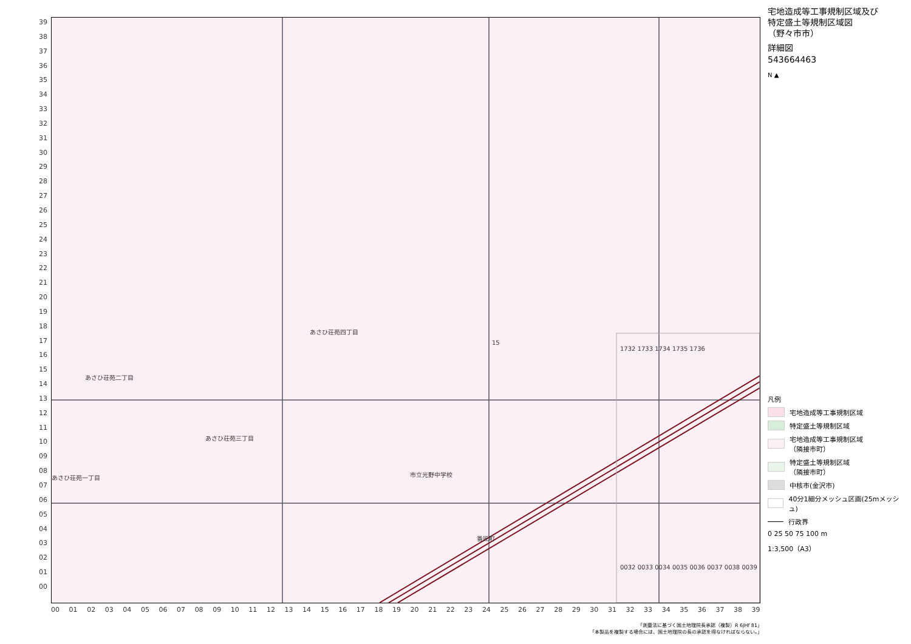39
38
37
36
35
34
33
32
31
30
29
28
27
26
25
24
23
22
21
20
19
18
17
16
15
14
13
12
11
10
09
08
07
06
05
04
03
02
01
00
あさひ荘苑四丁目
あさひ荘苑二丁目
あさひ荘苑三丁目
あさひ荘苑一丁目 市立光野中学校
番匠町
15
1732 1733 1734 1735 1736
0032 0033 0034 0035 0036 0037 0038 0039
宅地造成等工事規制区域及び
特定盛土等規制区域図
（野々市市）
詳細図
543664463
N ▲
凡例
宅地造成等工事規制区域
特定盛土等規制区域
宅地造成等工事規制区域
（隣接市町）
特定盛土等規制区域
（隣接市町）
中核市(金沢市)
40分1細分メッシュ区画(25mメッシュ)
行政界
0 25 50 75 100 m
1:3,500（A3）
00 01 02 03 04 05 06 07 08 09 10 11 12 13 14 15 16 17 18 19 20 21 22 23 24 25 26 27 28 29 30 31 32 33 34 35 36 37 38 39
「測量法に基づく国土地理院長承認（複製）R 6JHf 81」
「本製品を複製する場合には、国土地理院の長の承認を得なければならない。」